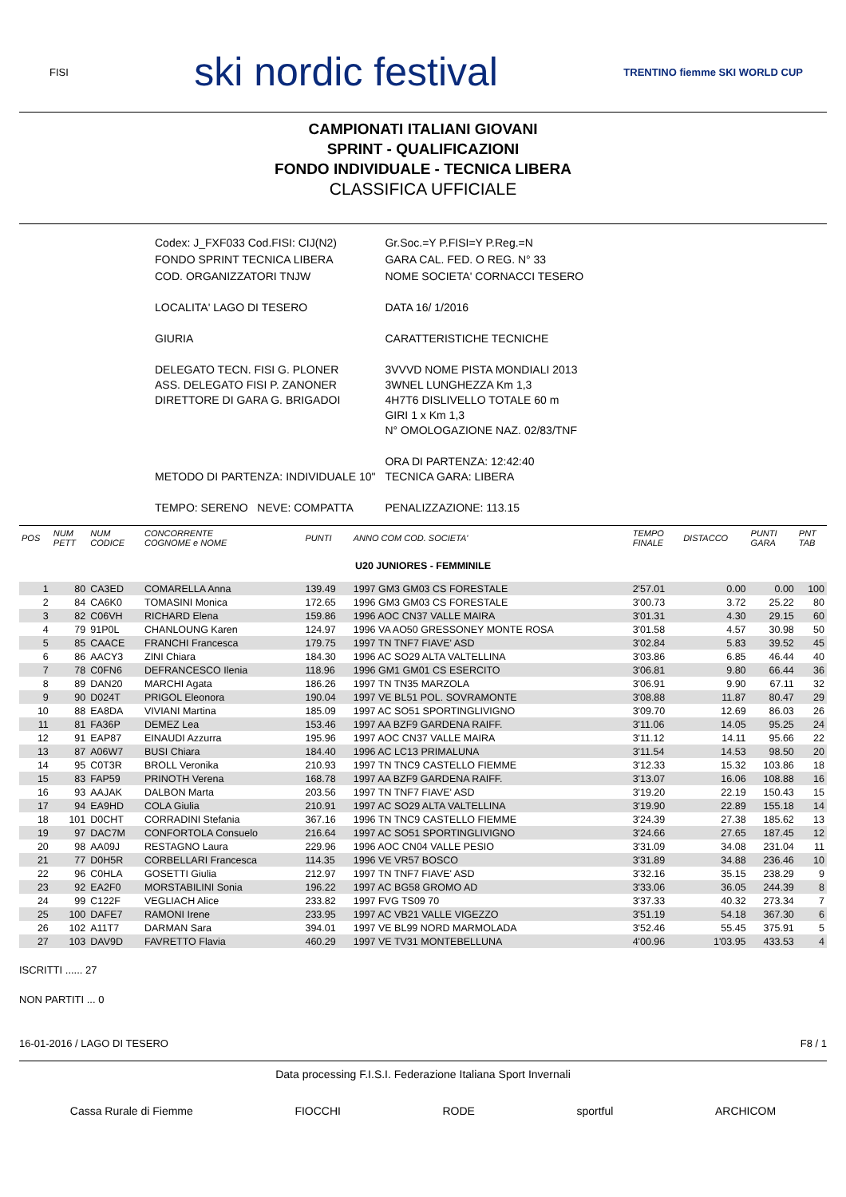FISI ski nordic festival TRENTINO fiemme SKI WORLD CUP
CAMPIONATI ITALIANI GIOVANI
SPRINT - QUALIFICAZIONI
FONDO INDIVIDUALE - TECNICA LIBERA
CLASSIFICA UFFICIALE
| Codex: J_FXF033 Cod.FISI: CIJ(N2) | Gr.Soc.=Y P.FISI=Y P.Reg.=N |
| FONDO SPRINT TECNICA LIBERA | GARA CAL. FED. O REG. N° 33 |
| COD. ORGANIZZATORI TNJW | NOME SOCIETA' CORNACCI TESERO |
| LOCALITA' LAGO DI TESERO | DATA 16/ 1/2016 |
| GIURIA | CARATTERISTICHE TECNICHE |
| DELEGATO TECN. FISI G. PLONER ASS. DELEGATO FISI P. ZANONER DIRETTORE DI GARA G. BRIGADOI | 3VVVD NOME PISTA MONDIALI 2013 3WNEL LUNGHEZZA Km 1,3 4H7T6 DISLIVELLO TOTALE 60 m GIRI 1 x Km 1,3 N° OMOLOGAZIONE NAZ. 02/83/TNF |
| METODO DI PARTENZA: INDIVIDUALE 10" | ORA DI PARTENZA: 12:42:40 TECNICA GARA: LIBERA |
| TEMPO: SERENO NEVE: COMPATTA | PENALIZZAZIONE: 113.15 |
| POS | NUM PETT | NUM CODICE | CONCORRENTE COGNOME e NOME | PUNTI | ANNO COM COD. SOCIETA' | TEMPO FINALE | DISTACCO | PUNTI GARA | PNT TAB |
| --- | --- | --- | --- | --- | --- | --- | --- | --- | --- |
| U20 JUNIORES - FEMMINILE | | | | | | | | | |
| 1 | 80 | CA3ED | COMARELLA Anna | 139.49 | 1997 GM3 GM03 CS FORESTALE | 2'57.01 | 0.00 | 0.00 | 100 |
| 2 | 84 | CA6K0 | TOMASINI Monica | 172.65 | 1996 GM3 GM03 CS FORESTALE | 3'00.73 | 3.72 | 25.22 | 80 |
| 3 | 82 | C06VH | RICHARD Elena | 159.86 | 1996 AOC CN37 VALLE MAIRA | 3'01.31 | 4.30 | 29.15 | 60 |
| 4 | 79 | 91P0L | CHANLOUNG Karen | 124.97 | 1996 VA AO50 GRESSONEY MONTE ROSA | 3'01.58 | 4.57 | 30.98 | 50 |
| 5 | 85 | CAACE | FRANCHI Francesca | 179.75 | 1997 TN TNF7 FIAVE' ASD | 3'02.84 | 5.83 | 39.52 | 45 |
| 6 | 86 | AACY3 | ZINI Chiara | 184.30 | 1996 AC SO29 ALTA VALTELLINA | 3'03.86 | 6.85 | 46.44 | 40 |
| 7 | 78 | C0FN6 | DEFRANCESCO Ilenia | 118.96 | 1996 GM1 GM01 CS ESERCITO | 3'06.81 | 9.80 | 66.44 | 36 |
| 8 | 89 | DAN20 | MARCHI Agata | 186.26 | 1997 TN TN35 MARZOLA | 3'06.91 | 9.90 | 67.11 | 32 |
| 9 | 90 | D024T | PRIGOL Eleonora | 190.04 | 1997 VE BL51 POL. SOVRAMONTE | 3'08.88 | 11.87 | 80.47 | 29 |
| 10 | 88 | EA8DA | VIVIANI Martina | 185.09 | 1997 AC SO51 SPORTINGLIVIGNO | 3'09.70 | 12.69 | 86.03 | 26 |
| 11 | 81 | FA36P | DEMEZ Lea | 153.46 | 1997 AA BZF9 GARDENA RAIFF. | 3'11.06 | 14.05 | 95.25 | 24 |
| 12 | 91 | EAP87 | EINAUDI Azzurra | 195.96 | 1997 AOC CN37 VALLE MAIRA | 3'11.12 | 14.11 | 95.66 | 22 |
| 13 | 87 | A06W7 | BUSI Chiara | 184.40 | 1996 AC LC13 PRIMALUNA | 3'11.54 | 14.53 | 98.50 | 20 |
| 14 | 95 | C0T3R | BROLL Veronika | 210.93 | 1997 TN TNC9 CASTELLO FIEMME | 3'12.33 | 15.32 | 103.86 | 18 |
| 15 | 83 | FAP59 | PRINOTH Verena | 168.78 | 1997 AA BZF9 GARDENA RAIFF. | 3'13.07 | 16.06 | 108.88 | 16 |
| 16 | 93 | AAJAK | DALBON Marta | 203.56 | 1997 TN TNF7 FIAVE' ASD | 3'19.20 | 22.19 | 150.43 | 15 |
| 17 | 94 | EA9HD | COLA Giulia | 210.91 | 1997 AC SO29 ALTA VALTELLINA | 3'19.90 | 22.89 | 155.18 | 14 |
| 18 | 101 | D0CHT | CORRADINI Stefania | 367.16 | 1996 TN TNC9 CASTELLO FIEMME | 3'24.39 | 27.38 | 185.62 | 13 |
| 19 | 97 | DAC7M | CONFORTOLA Consuelo | 216.64 | 1997 AC SO51 SPORTINGLIVIGNO | 3'24.66 | 27.65 | 187.45 | 12 |
| 20 | 98 | AA09J | RESTAGNO Laura | 229.96 | 1996 AOC CN04 VALLE PESIO | 3'31.09 | 34.08 | 231.04 | 11 |
| 21 | 77 | D0H5R | CORBELLARI Francesca | 114.35 | 1996 VE VR57 BOSCO | 3'31.89 | 34.88 | 236.46 | 10 |
| 22 | 96 | C0HLA | GOSETTI Giulia | 212.97 | 1997 TN TNF7 FIAVE' ASD | 3'32.16 | 35.15 | 238.29 | 9 |
| 23 | 92 | EA2F0 | MORSTABILINI Sonia | 196.22 | 1997 AC BG58 GROMO AD | 3'33.06 | 36.05 | 244.39 | 8 |
| 24 | 99 | C122F | VEGLIACH Alice | 233.82 | 1997 FVG TS09 70 | 3'37.33 | 40.32 | 273.34 | 7 |
| 25 | 100 | DAFE7 | RAMONI Irene | 233.95 | 1997 AC VB21 VALLE VIGEZZO | 3'51.19 | 54.18 | 367.30 | 6 |
| 26 | 102 | A11T7 | DARMAN Sara | 394.01 | 1997 VE BL99 NORD MARMOLADA | 3'52.46 | 55.45 | 375.91 | 5 |
| 27 | 103 | DAV9D | FAVRETTO Flavia | 460.29 | 1997 VE TV31 MONTEBELLUNA | 4'00.96 | 1'03.95 | 433.53 | 4 |
ISCRITTI ...... 27
NON PARTITI ... 0
16-01-2016 / LAGO DI TESERO F8 / 1
Data processing F.I.S.I. Federazione Italiana Sport Invernali
Cassa Rurale di Fiemme FIOCCHI RODE sportful ARCHICOM